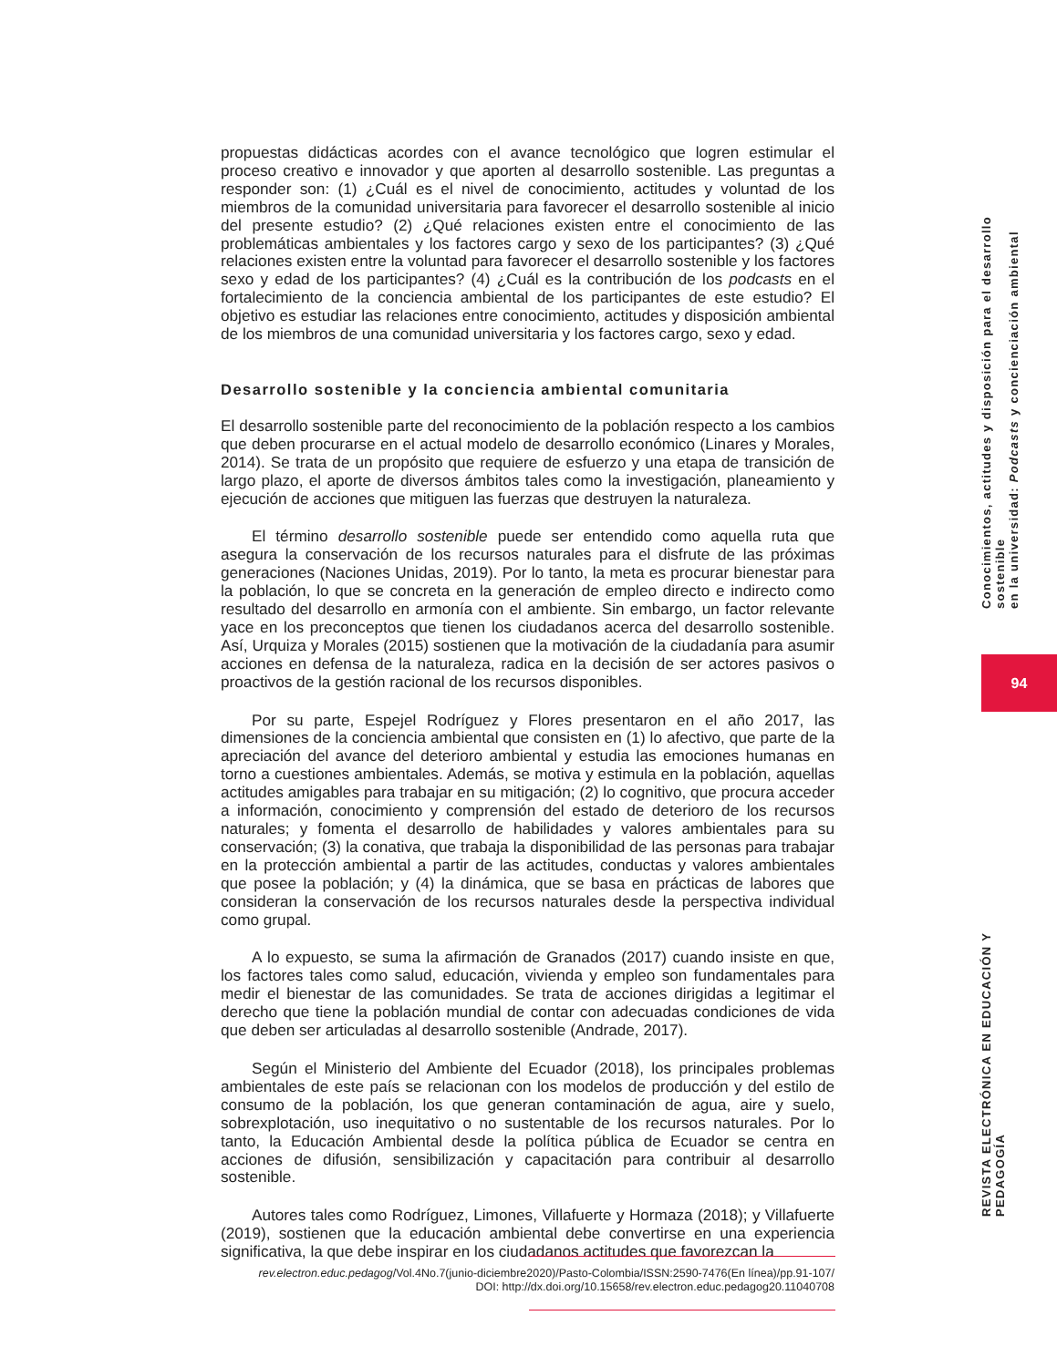propuestas didácticas acordes con el avance tecnológico que logren estimular el proceso creativo e innovador y que aporten al desarrollo sostenible. Las preguntas a responder son: (1) ¿Cuál es el nivel de conocimiento, actitudes y voluntad de los miembros de la comunidad universitaria para favorecer el desarrollo sostenible al inicio del presente estudio? (2) ¿Qué relaciones existen entre el conocimiento de las problemáticas ambientales y los factores cargo y sexo de los participantes? (3) ¿Qué relaciones existen entre la voluntad para favorecer el desarrollo sostenible y los factores sexo y edad de los participantes? (4) ¿Cuál es la contribución de los podcasts en el fortalecimiento de la conciencia ambiental de los participantes de este estudio? El objetivo es estudiar las relaciones entre conocimiento, actitudes y disposición ambiental de los miembros de una comunidad universitaria y los factores cargo, sexo y edad.
Desarrollo sostenible y la conciencia ambiental comunitaria
El desarrollo sostenible parte del reconocimiento de la población respecto a los cambios que deben procurarse en el actual modelo de desarrollo económico (Linares y Morales, 2014). Se trata de un propósito que requiere de esfuerzo y una etapa de transición de largo plazo, el aporte de diversos ámbitos tales como la investigación, planeamiento y ejecución de acciones que mitiguen las fuerzas que destruyen la naturaleza.
El término desarrollo sostenible puede ser entendido como aquella ruta que asegura la conservación de los recursos naturales para el disfrute de las próximas generaciones (Naciones Unidas, 2019). Por lo tanto, la meta es procurar bienestar para la población, lo que se concreta en la generación de empleo directo e indirecto como resultado del desarrollo en armonía con el ambiente. Sin embargo, un factor relevante yace en los preconceptos que tienen los ciudadanos acerca del desarrollo sostenible. Así, Urquiza y Morales (2015) sostienen que la motivación de la ciudadanía para asumir acciones en defensa de la naturaleza, radica en la decisión de ser actores pasivos o proactivos de la gestión racional de los recursos disponibles.
Por su parte, Espejel Rodríguez y Flores presentaron en el año 2017, las dimensiones de la conciencia ambiental que consisten en (1) lo afectivo, que parte de la apreciación del avance del deterioro ambiental y estudia las emociones humanas en torno a cuestiones ambientales. Además, se motiva y estimula en la población, aquellas actitudes amigables para trabajar en su mitigación; (2) lo cognitivo, que procura acceder a información, conocimiento y comprensión del estado de deterioro de los recursos naturales; y fomenta el desarrollo de habilidades y valores ambientales para su conservación; (3) la conativa, que trabaja la disponibilidad de las personas para trabajar en la protección ambiental a partir de las actitudes, conductas y valores ambientales que posee la población; y (4) la dinámica, que se basa en prácticas de labores que consideran la conservación de los recursos naturales desde la perspectiva individual como grupal.
A lo expuesto, se suma la afirmación de Granados (2017) cuando insiste en que, los factores tales como salud, educación, vivienda y empleo son fundamentales para medir el bienestar de las comunidades. Se trata de acciones dirigidas a legitimar el derecho que tiene la población mundial de contar con adecuadas condiciones de vida que deben ser articuladas al desarrollo sostenible (Andrade, 2017).
Según el Ministerio del Ambiente del Ecuador (2018), los principales problemas ambientales de este país se relacionan con los modelos de producción y del estilo de consumo de la población, los que generan contaminación de agua, aire y suelo, sobrexplotación, uso inequitativo o no sustentable de los recursos naturales. Por lo tanto, la Educación Ambiental desde la política pública de Ecuador se centra en acciones de difusión, sensibilización y capacitación para contribuir al desarrollo sostenible.
Autores tales como Rodríguez, Limones, Villafuerte y Hormaza (2018); y Villafuerte (2019), sostienen que la educación ambiental debe convertirse en una experiencia significativa, la que debe inspirar en los ciudadanos actitudes que favorezcan la
rev.electron.educ.pedagog/Vol.4No.7(junio-diciembre2020)/Pasto-Colombia/ISSN:2590-7476(En línea)/pp.91-107/
DOI: http://dx.doi.org/10.15658/rev.electron.educ.pedagog20.11040708
Conocimientos, actitudes y disposición para el desarrollo sostenible
en la universidad: Podcasts y concienciación ambiental
94
REVISTA ELECTRÓNICA EN EDUCACIÓN Y PEDAGOGÍA